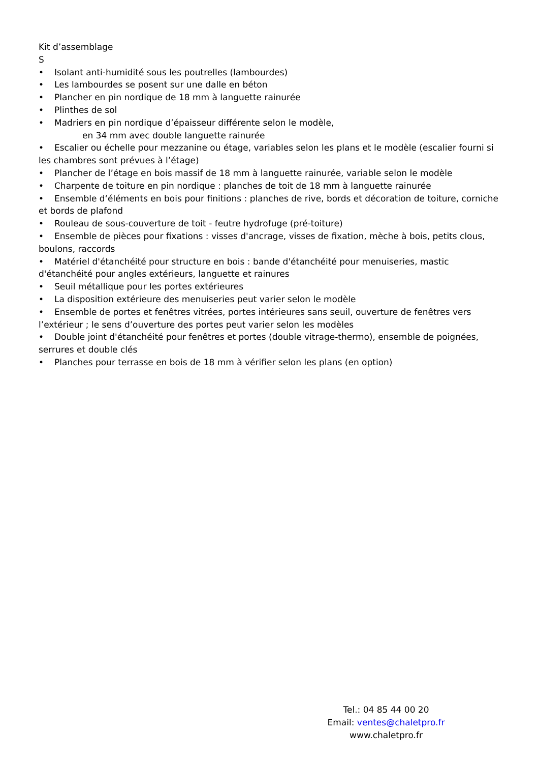Kit d’assemblage
S
• Isolant anti-humidité sous les poutrelles (lambourdes)
• Les lambourdes se posent sur une dalle en béton
• Plancher en pin nordique de 18 mm à languette rainurée
• Plinthes de sol
• Madriers en pin nordique d’épaisseur différente selon le modèle,
en 34 mm avec double languette rainurée
• Escalier ou échelle pour mezzanine ou étage, variables selon les plans et le modèle (escalier fourni si les chambres sont prévues à l’étage)
• Plancher de l’étage en bois massif de 18 mm à languette rainurée, variable selon le modèle
• Charpente de toiture en pin nordique : planches de toit de 18 mm à languette rainurée
• Ensemble d‘éléments en bois pour finitions : planches de rive, bords et décoration de toiture, corniche et bords de plafond
• Rouleau de sous-couverture de toit - feutre hydrofuge (pré-toiture)
• Ensemble de pièces pour fixations : visses d'ancrage, visses de fixation, mèche à bois, petits clous, boulons, raccords
• Matériel d'étanchéité pour structure en bois : bande d'étanchéité pour menuiseries, mastic d'étanchéité pour angles extérieurs, languette et rainures
• Seuil métallique pour les portes extérieures
• La disposition extérieure des menuiseries peut varier selon le modèle
• Ensemble de portes et fenêtres vitrées, portes intérieures sans seuil, ouverture de fenêtres vers l’extérieur ; le sens d’ouverture des portes peut varier selon les modèles
• Double joint d'étanchéité pour fenêtres et portes (double vitrage-thermo), ensemble de poignées, serrures et double clés
• Planches pour terrasse en bois de 18 mm à vérifier selon les plans (en option)
Tel.: 04 85 44 00 20
Email: ventes@chaletpro.fr
www.chaletpro.fr